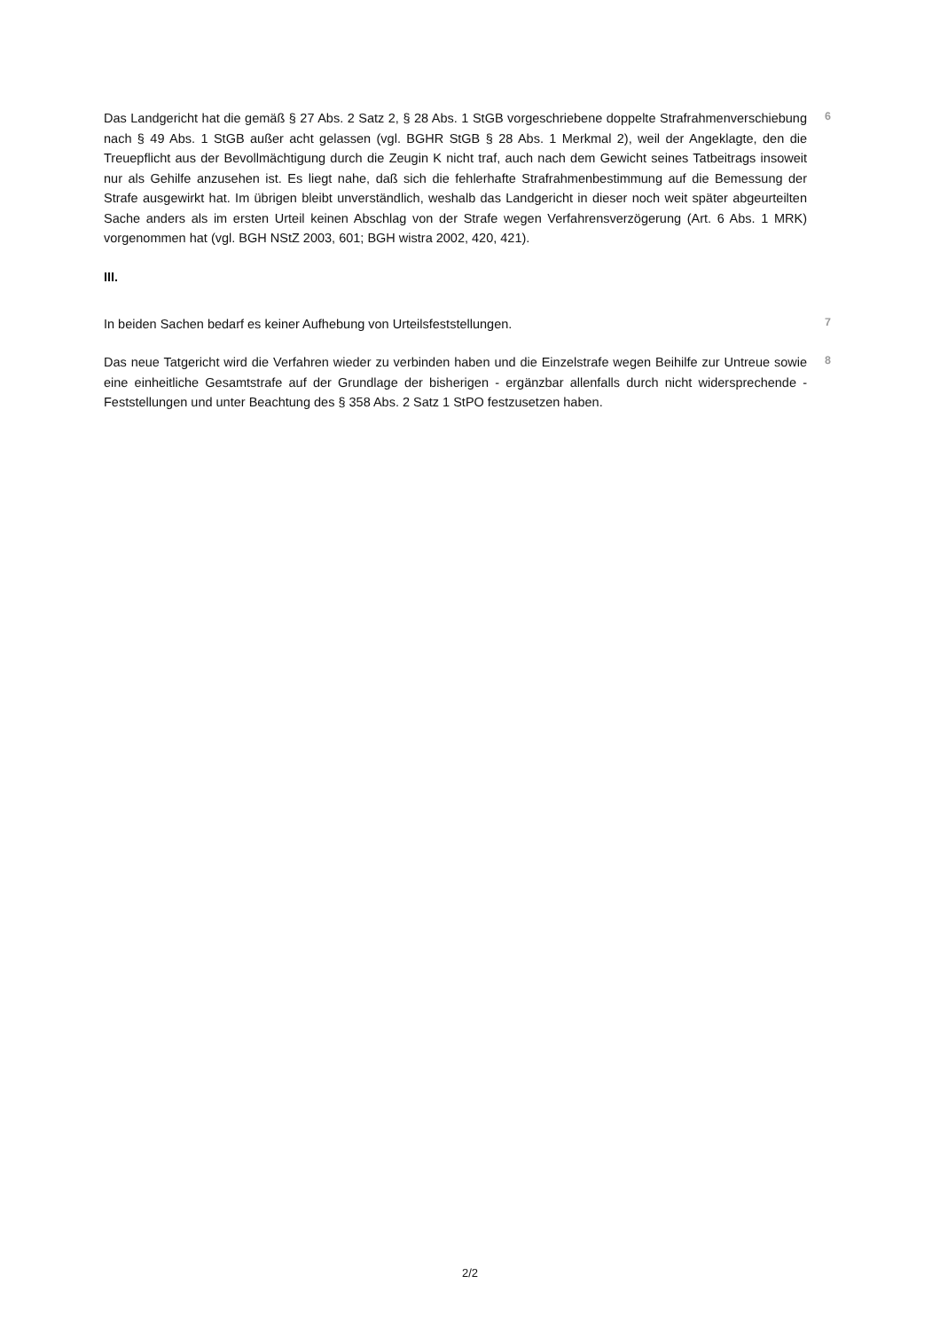Das Landgericht hat die gemäß § 27 Abs. 2 Satz 2, § 28 Abs. 1 StGB vorgeschriebene doppelte Strafrahmenverschiebung nach § 49 Abs. 1 StGB außer acht gelassen (vgl. BGHR StGB § 28 Abs. 1 Merkmal 2), weil der Angeklagte, den die Treuepflicht aus der Bevollmächtigung durch die Zeugin K nicht traf, auch nach dem Gewicht seines Tatbeitrags insoweit nur als Gehilfe anzusehen ist. Es liegt nahe, daß sich die fehlerhafte Strafrahmenbestimmung auf die Bemessung der Strafe ausgewirkt hat. Im übrigen bleibt unverständlich, weshalb das Landgericht in dieser noch weit später abgeurteilten Sache anders als im ersten Urteil keinen Abschlag von der Strafe wegen Verfahrensverzögerung (Art. 6 Abs. 1 MRK) vorgenommen hat (vgl. BGH NStZ 2003, 601; BGH wistra 2002, 420, 421).
6
III.
In beiden Sachen bedarf es keiner Aufhebung von Urteilsfeststellungen.
7
Das neue Tatgericht wird die Verfahren wieder zu verbinden haben und die Einzelstrafe wegen Beihilfe zur Untreue sowie eine einheitliche Gesamtstrafe auf der Grundlage der bisherigen - ergänzbar allenfalls durch nicht widersprechende - Feststellungen und unter Beachtung des § 358 Abs. 2 Satz 1 StPO festzusetzen haben.
8
2/2